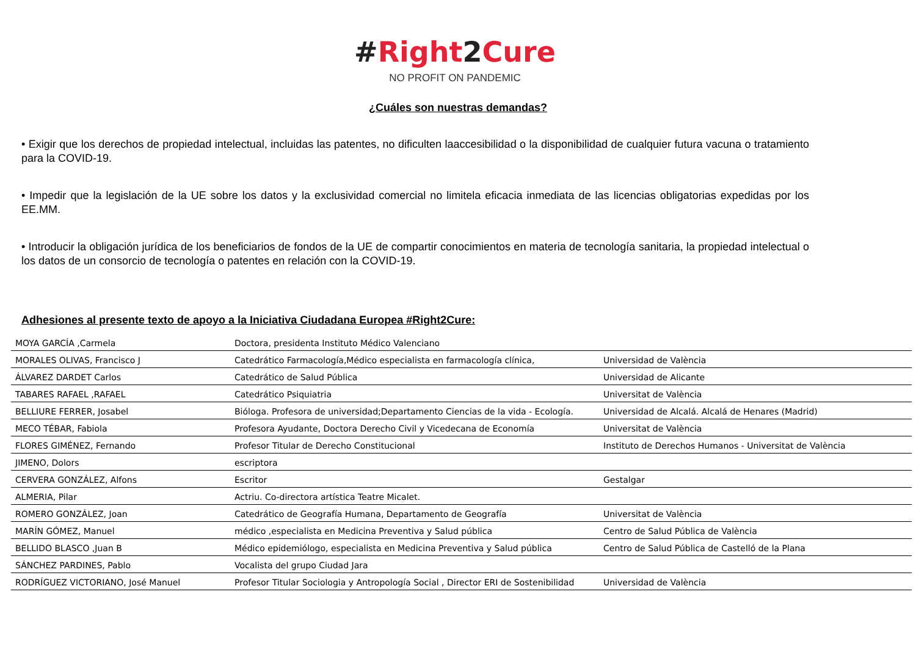#Right2Cure
NO PROFIT ON PANDEMIC
¿Cuáles son nuestras demandas?
• Exigir que los derechos de propiedad intelectual, incluidas las patentes, no dificulten laaccesibilidad o la disponibilidad de cualquier futura vacuna o tratamiento para la COVID-19.
• Impedir que la legislación de la UE sobre los datos y la exclusividad comercial no limitela eficacia inmediata de las licencias obligatorias expedidas por los EE.MM.
• Introducir la obligación jurídica de los beneficiarios de fondos de la UE de compartir conocimientos en materia de tecnología sanitaria, la propiedad intelectual o los datos de un consorcio de tecnología o patentes en relación con la COVID-19.
Adhesiones al presente texto de apoyo a la Iniciativa Ciudadana Europea #Right2Cure:
| MOYA GARCÍA ,Carmela | Doctora, presidenta Instituto Médico Valenciano | |
| MORALES OLIVAS, Francisco J | Catedrático Farmacología,Médico especialista en farmacología clínica, | Universidad de València |
| ÁLVAREZ DARDET Carlos | Catedrático de Salud Pública | Universidad de Alicante |
| TABARES RAFAEL ,RAFAEL | Catedrático Psiquiatria | Universitat de València |
| BELLIURE FERRER, Josabel | Bióloga. Profesora de universidad;Departamento Ciencias de la vida - Ecología. | Universidad de Alcalá. Alcalá de Henares (Madrid) |
| MECO TÉBAR, Fabiola | Profesora Ayudante, Doctora Derecho Civil y Vicedecana de Economía | Universitat de València |
| FLORES GIMÉNEZ, Fernando | Profesor Titular de Derecho Constitucional | Instituto de Derechos Humanos - Universitat de València |
| JIMENO, Dolors | escriptora | |
| CERVERA GONZÁLEZ, Alfons | Escritor | Gestalgar |
| ALMERIA, Pilar | Actriu. Co-directora artística Teatre Micalet. | |
| ROMERO GONZÁLEZ, Joan | Catedrático de Geografía Humana, Departamento de Geografía | Universitat de València |
| MARÍN GÓMEZ, Manuel | médico ,especialista en Medicina Preventiva y Salud pública | Centro de Salud Pública de València |
| BELLIDO BLASCO ,Juan B | Médico epidemiólogo, especialista en Medicina Preventiva y Salud pública | Centro de Salud Pública de Castelló de la Plana |
| SÁNCHEZ PARDINES, Pablo | Vocalista del grupo Ciudad Jara | |
| RODRÍGUEZ VICTORIANO, José Manuel | Profesor Titular Sociologia y Antropología Social , Director ERI de Sostenibilidad | Universidad de València |